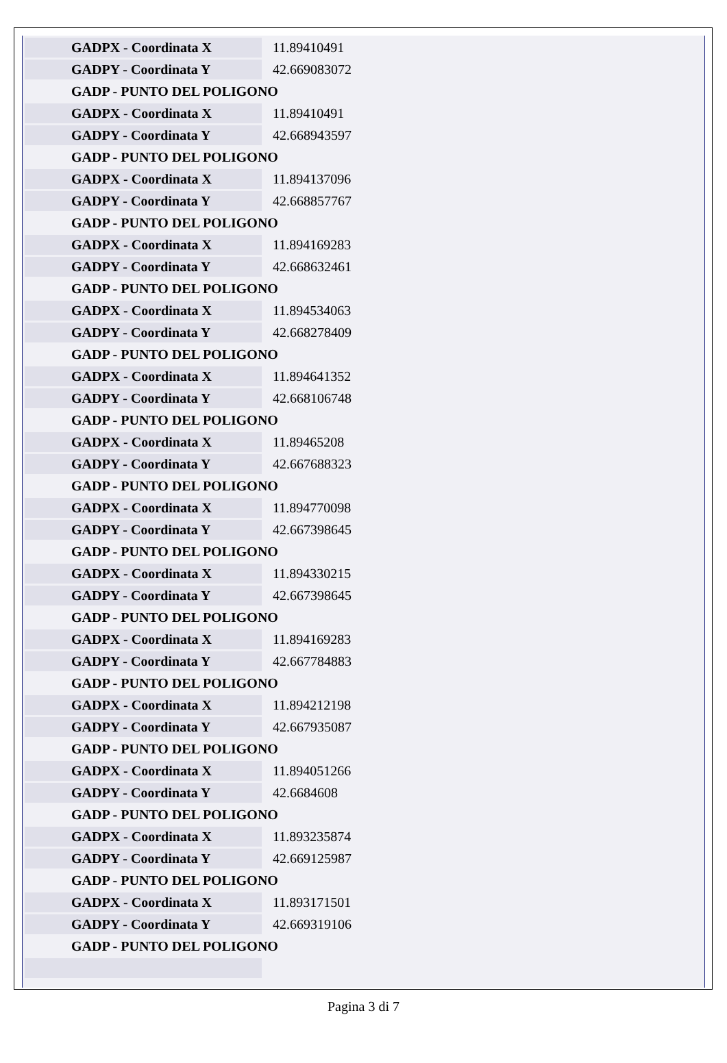| GADPX - Coordinata X | 11.89410491 |
| GADPY - Coordinata Y | 42.669083072 |
| GADP - PUNTO DEL POLIGONO | |
| GADPX - Coordinata X | 11.89410491 |
| GADPY - Coordinata Y | 42.668943597 |
| GADP - PUNTO DEL POLIGONO | |
| GADPX - Coordinata X | 11.894137096 |
| GADPY - Coordinata Y | 42.668857767 |
| GADP - PUNTO DEL POLIGONO | |
| GADPX - Coordinata X | 11.894169283 |
| GADPY - Coordinata Y | 42.668632461 |
| GADP - PUNTO DEL POLIGONO | |
| GADPX - Coordinata X | 11.894534063 |
| GADPY - Coordinata Y | 42.668278409 |
| GADP - PUNTO DEL POLIGONO | |
| GADPX - Coordinata X | 11.894641352 |
| GADPY - Coordinata Y | 42.668106748 |
| GADP - PUNTO DEL POLIGONO | |
| GADPX - Coordinata X | 11.89465208 |
| GADPY - Coordinata Y | 42.667688323 |
| GADP - PUNTO DEL POLIGONO | |
| GADPX - Coordinata X | 11.894770098 |
| GADPY - Coordinata Y | 42.667398645 |
| GADP - PUNTO DEL POLIGONO | |
| GADPX - Coordinata X | 11.894330215 |
| GADPY - Coordinata Y | 42.667398645 |
| GADP - PUNTO DEL POLIGONO | |
| GADPX - Coordinata X | 11.894169283 |
| GADPY - Coordinata Y | 42.667784883 |
| GADP - PUNTO DEL POLIGONO | |
| GADPX - Coordinata X | 11.894212198 |
| GADPY - Coordinata Y | 42.667935087 |
| GADP - PUNTO DEL POLIGONO | |
| GADPX - Coordinata X | 11.894051266 |
| GADPY - Coordinata Y | 42.6684608 |
| GADP - PUNTO DEL POLIGONO | |
| GADPX - Coordinata X | 11.893235874 |
| GADPY - Coordinata Y | 42.669125987 |
| GADP - PUNTO DEL POLIGONO | |
| GADPX - Coordinata X | 11.893171501 |
| GADPY - Coordinata Y | 42.669319106 |
| GADP - PUNTO DEL POLIGONO | |
Pagina 3 di 7